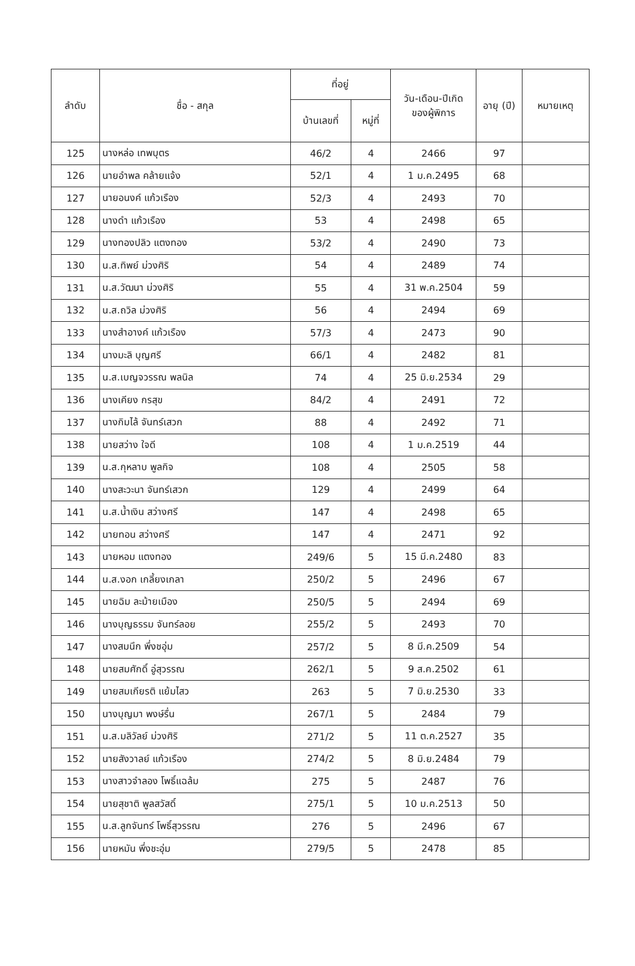| ลำดับ | ชื่อ - สกุล | ที่อยู่ | | วัน-เดือน-ปีเกิด ของผู้พิการ | อายุ (ปี) | หมายเหตุ |
| --- | --- | --- | --- | --- | --- | --- |
| | | บ้านเลขที่ | หมู่ที่ | | | |
| 125 | นางหล่อ เทพบุตร | 46/2 | 4 | 2466 | 97 | |
| 126 | นายอำพล คล้ายแจ้ง | 52/1 | 4 | 1 ม.ค.2495 | 68 | |
| 127 | นายอนงค์ แก้วเรือง | 52/3 | 4 | 2493 | 70 | |
| 128 | นางดำ แก้วเรือง | 53 | 4 | 2498 | 65 | |
| 129 | นางทองปลิว แตงทอง | 53/2 | 4 | 2490 | 73 | |
| 130 | น.ส.ทิพย์ ม่วงศิริ | 54 | 4 | 2489 | 74 | |
| 131 | น.ส.วัฒนา ม่วงศิริ | 55 | 4 | 31 พ.ค.2504 | 59 | |
| 132 | น.ส.ถวิล ม่วงศิริ | 56 | 4 | 2494 | 69 | |
| 133 | นางสำอางค์ แก้วเรือง | 57/3 | 4 | 2473 | 90 | |
| 134 | นางมะลิ บุญศรี | 66/1 | 4 | 2482 | 81 | |
| 135 | น.ส.เบญจวรรณ พลนิล | 74 | 4 | 25 มิ.ย.2534 | 29 | |
| 136 | นางเคียง กรสุข | 84/2 | 4 | 2491 | 72 | |
| 137 | นางกิมไล้ จันทร์เสวก | 88 | 4 | 2492 | 71 | |
| 138 | นายสว่าง ใจดี | 108 | 4 | 1 ม.ค.2519 | 44 | |
| 139 | น.ส.กุหลาบ พูลกิจ | 108 | 4 | 2505 | 58 | |
| 140 | นางสะวะนา จันทร์เสวก | 129 | 4 | 2499 | 64 | |
| 141 | น.ส.น้ำเงิน สว่างศรี | 147 | 4 | 2498 | 65 | |
| 142 | นายทอน สว่างศรี | 147 | 4 | 2471 | 92 | |
| 143 | นายหอม แตงทอง | 249/6 | 5 | 15 มี.ค.2480 | 83 | |
| 144 | น.ส.งอก เกลี้ยงเกลา | 250/2 | 5 | 2496 | 67 | |
| 145 | นายฉิม ละม้ายเมือง | 250/5 | 5 | 2494 | 69 | |
| 146 | นางบุญธรรม จันทร์ลอย | 255/2 | 5 | 2493 | 70 | |
| 147 | นางสมนึก พึ่งชอุ่ม | 257/2 | 5 | 8 มี.ค.2509 | 54 | |
| 148 | นายสมศักดิ์ อู่สุวรรณ | 262/1 | 5 | 9 ส.ค.2502 | 61 | |
| 149 | นายสมเกียรติ แย้มไสว | 263 | 5 | 7 มิ.ย.2530 | 33 | |
| 150 | นางบุญมา พงษ์รื่น | 267/1 | 5 | 2484 | 79 | |
| 151 | น.ส.มลิวัลย์ ม่วงศิริ | 271/2 | 5 | 11 ต.ค.2527 | 35 | |
| 152 | นายสังวาลย์ แก้วเรือง | 274/2 | 5 | 8 มิ.ย.2484 | 79 | |
| 153 | นางสาวจำลอง โพธิ์แฉล้ม | 275 | 5 | 2487 | 76 | |
| 154 | นายสุชาติ พูลสวัสดิ์ | 275/1 | 5 | 10 ม.ค.2513 | 50 | |
| 155 | น.ส.ลูกจันทร์ โพธิ์สุวรรณ | 276 | 5 | 2496 | 67 | |
| 156 | นายหมัน พึ่งชะอุ่ม | 279/5 | 5 | 2478 | 85 | |